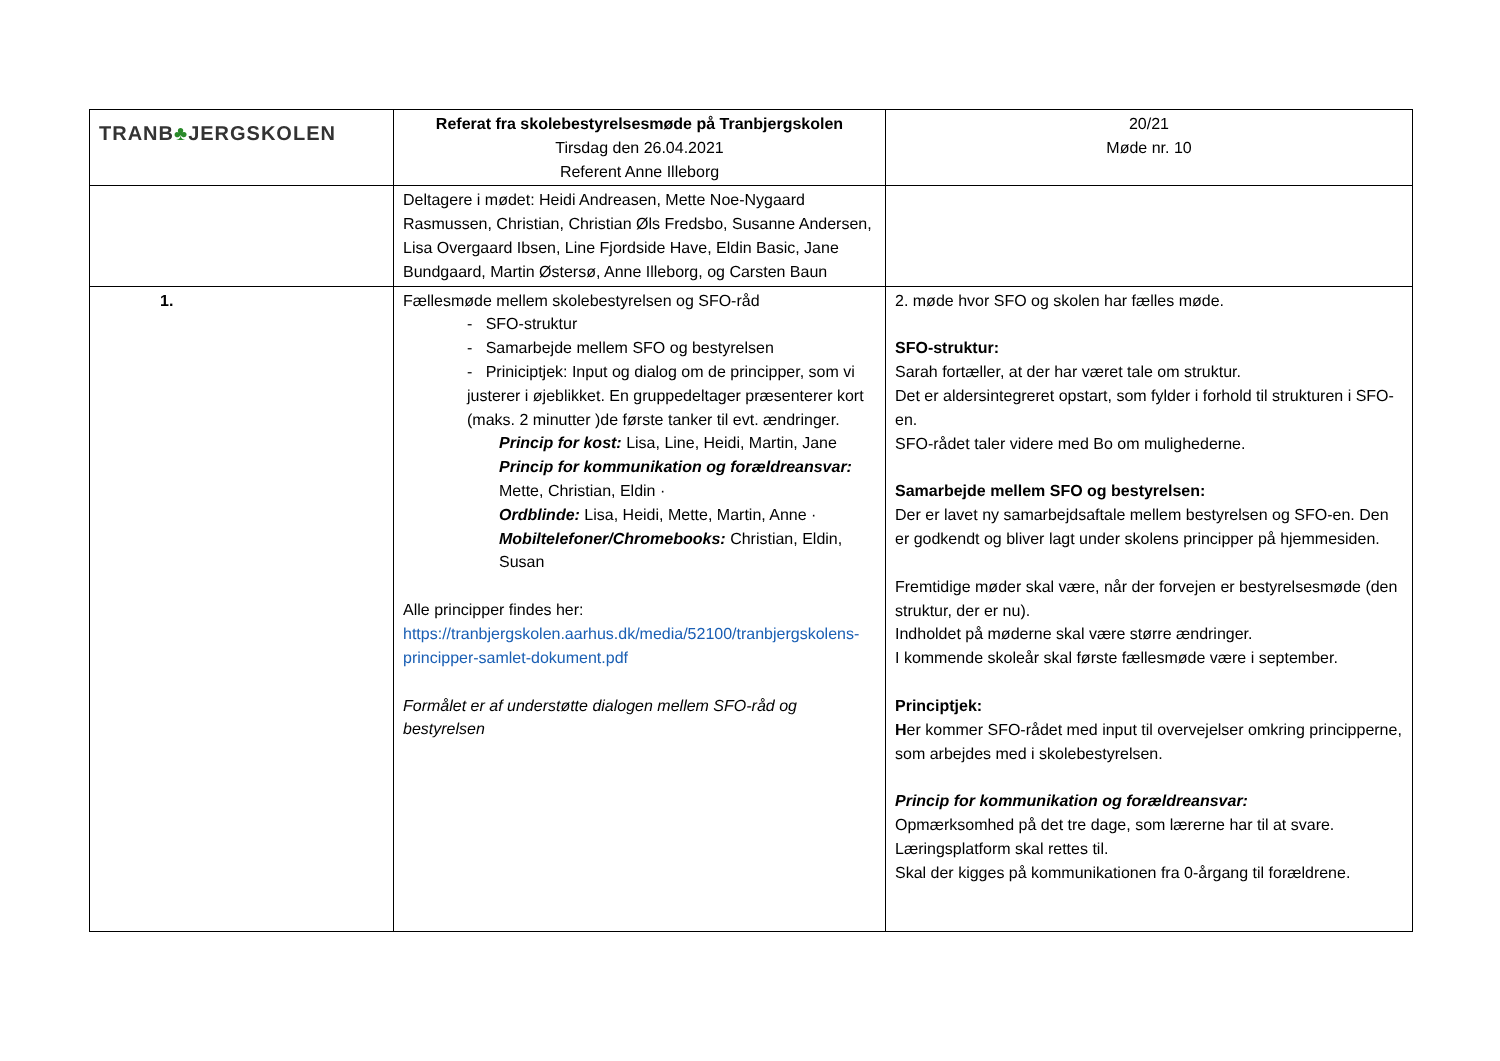| TRANB ♣ JERGSKOLEN | Referat fra skolebestyrelsesmøde på Tranbjergskolen Tirsdag den 26.04.2021 Referent Anne Illeborg | 20/21 Møde nr. 10 |
| | Deltagere i mødet: Heidi Andreasen, Mette Noe-Nygaard Rasmussen, Christian, Christian Øls Fredsbo, Susanne Andersen, Lisa Overgaard Ibsen, Line Fjordside Have, Eldin Basic, Jane Bundgaard, Martin Østersø, Anne Illeborg, og Carsten Baun | |
| 1. | Fællesmøde mellem skolebestyrelsen og SFO-råd - SFO-struktur - Samarbejde mellem SFO og bestyrelsen - Priniciptjek: Input og dialog om de principper, som vi justerer i øjeblikket. En gruppedeltager præsenterer kort (maks. 2 minutter )de første tanker til evt. ændringer. Princip for kost: Lisa, Line, Heidi, Martin, Jane Princip for kommunikation og forældreansvar: Mette, Christian, Eldin · Ordblinde: Lisa, Heidi, Mette, Martin, Anne · Mobiltelefoner/Chromebooks: Christian, Eldin, Susan Alle principper findes her: https://tranbjergskolen.aarhus.dk/media/52100/tranbjergskolens-principper-samlet-dokument.pdf Formålet er af understøtte dialogen mellem SFO-råd og bestyrelsen | 2. møde hvor SFO og skolen har fælles møde. SFO-struktur: Sarah fortæller, at der har været tale om struktur. Det er aldersintegreret opstart, som fylder i forhold til strukturen i SFO-en. SFO-rådet taler videre med Bo om mulighederne. Samarbejde mellem SFO og bestyrelsen: Der er lavet ny samarbejdsaftale mellem bestyrelsen og SFO-en. Den er godkendt og bliver lagt under skolens principper på hjemmesiden. Fremtidige møder skal være, når der forvejen er bestyrelsesmøde (den struktur, der er nu). Indholdet på møderne skal være større ændringer. I kommende skoleår skal første fællesmøde være i september. Principtjek: H er kommer SFO-rådet med input til overvejelser omkring principperne, som arbejdes med i skolebestyrelsen. Princip for kommunikation og forældreansvar: Opmærksomhed på det tre dage, som lærerne har til at svare. Læringsplatform skal rettes til. Skal der kigges på kommunikationen fra 0-årgang til forældrene. |